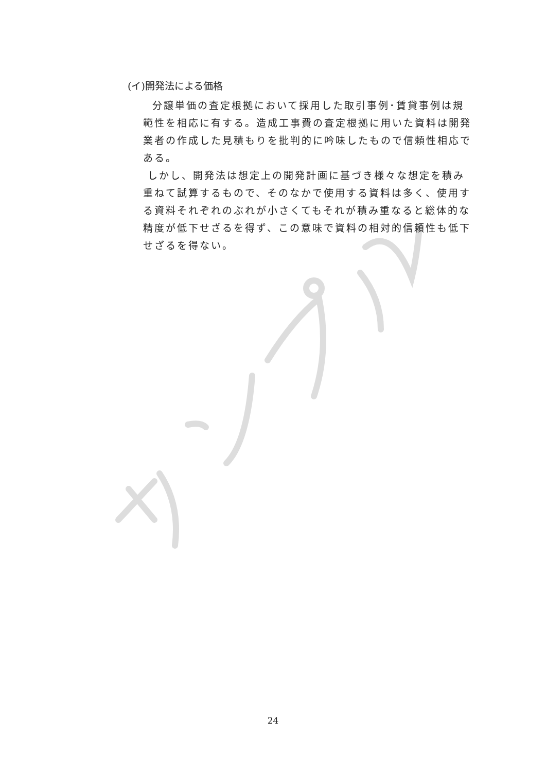(イ)開発法による価格
分譲単価の査定根拠において採用した取引事例･賃貸事例は規範性を相応に有する。造成工事費の査定根拠に用いた資料は開発業者の作成した見積もりを批判的に吟味したもので信頼性相応である。
しかし、開発法は想定上の開発計画に基づき様々な想定を積み重ねて試算するもので、そのなかで使用する資料は多く、使用する資料それぞれのぶれが小さくてもそれが積み重なると総体的な精度が低下せざるを得ず、この意味で資料の相対的信頼性も低下せざるを得ない。
24